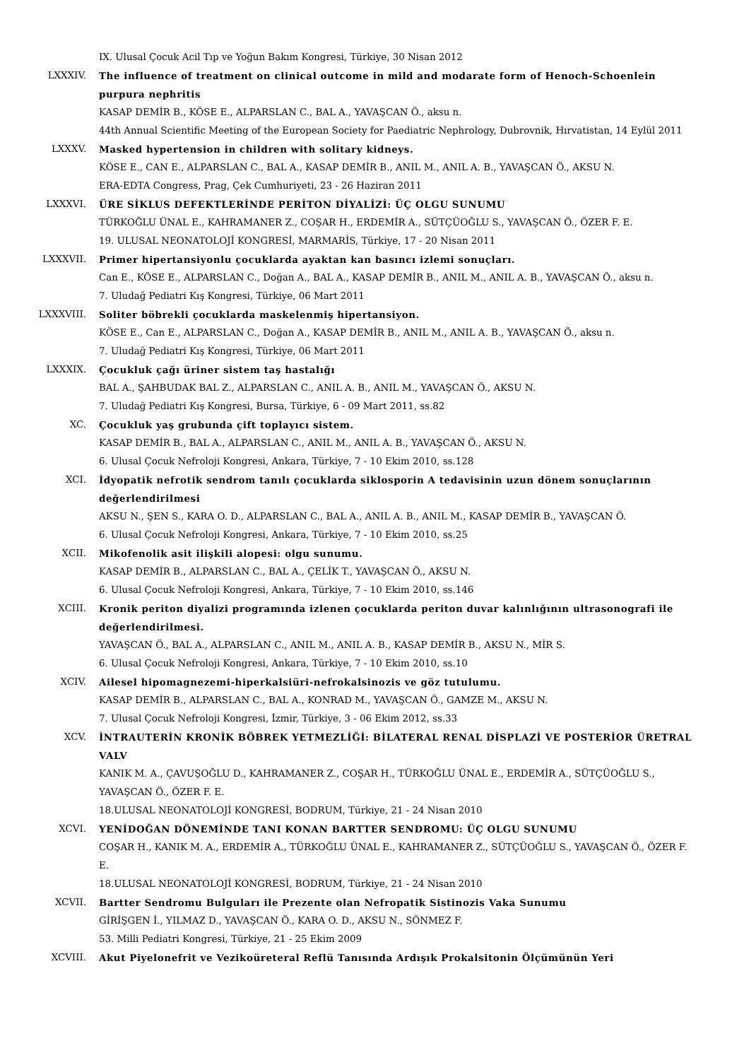IX. Ulusal Çocuk Acil Tıp ve Yoğun Bakım Kongresi, Türkiye, 30 Nisan 2012
LXXXIV. The influence of treatment on clinical outcome in mild and modarate form of Henoch-Schoenlein purpura nephritis
KASAP DEMİR B., KÖSE E., ALPARSLAN C., BAL A., YAVAŞCAN Ö., aksu n.
44th Annual Scientific Meeting of the European Society for Paediatric Nephrology, Dubrovnik, Hırvatistan, 14 Eylül 2011
LXXXV. Masked hypertension in children with solitary kidneys.
KÖSE E., CAN E., ALPARSLAN C., BAL A., KASAP DEMİR B., ANIL M., ANIL A. B., YAVAŞCAN Ö., AKSU N.
ERA-EDTA Congress, Prag, Çek Cumhuriyeti, 23 - 26 Haziran 2011
LXXXVI. ÜRE SİKLUS DEFEKTLERİNDE PERİTON DİYALİZİ: ÜÇ OLGU SUNUMU
TÜRKOĞLU ÜNAL E., KAHRAMANER Z., COŞAR H., ERDEMİR A., SÜTÇÜOĞLU S., YAVAŞCAN Ö., ÖZER F. E.
19. ULUSAL NEONATOLOJİ KONGRESİ, MARMARİS, Türkiye, 17 - 20 Nisan 2011
LXXXVII. Primer hipertansiyonlu çocuklarda ayaktan kan basıncı izlemi sonuçları.
Can E., KÖSE E., ALPARSLAN C., Doğan A., BAL A., KASAP DEMİR B., ANIL M., ANIL A. B., YAVAŞCAN Ö., aksu n.
7. Uludağ Pediatri Kış Kongresi, Türkiye, 06 Mart 2011
LXXXVIII.
Soliter böbrekli çocuklarda maskelenmiş hipertansiyon.
KÖSE E., Can E., ALPARSLAN C., Doğan A., KASAP DEMİR B., ANIL M., ANIL A. B., YAVAŞCAN Ö., aksu n.
7. Uludağ Pediatri Kış Kongresi, Türkiye, 06 Mart 2011
LXXXIX. Çocukluk çağı üriner sistem taş hastalığı
BAL A., ŞAHBUDAK BAL Z., ALPARSLAN C., ANIL A. B., ANIL M., YAVAŞCAN Ö., AKSU N.
7. Uludağ Pediatri Kış Kongresi, Bursa, Türkiye, 6 - 09 Mart 2011, ss.82
XC. Çocukluk yaş grubunda çift toplayıcı sistem.
KASAP DEMİR B., BAL A., ALPARSLAN C., ANIL M., ANIL A. B., YAVAŞCAN Ö., AKSU N.
6. Ulusal Çocuk Nefroloji Kongresi, Ankara, Türkiye, 7 - 10 Ekim 2010, ss.128
XCI. İdyopatik nefrotik sendrom tanılı çocuklarda siklosporin A tedavisinin uzun dönem sonuçlarının değerlendirilmesi
AKSU N., ŞEN S., KARA O. D., ALPARSLAN C., BAL A., ANIL A. B., ANIL M., KASAP DEMİR B., YAVAŞCAN Ö.
6. Ulusal Çocuk Nefroloji Kongresi, Ankara, Türkiye, 7 - 10 Ekim 2010, ss.25
XCII. Mikofenolik asit ilişkili alopesi: olgu sunumu.
KASAP DEMİR B., ALPARSLAN C., BAL A., ÇELİK T., YAVAŞCAN Ö., AKSU N.
6. Ulusal Çocuk Nefroloji Kongresi, Ankara, Türkiye, 7 - 10 Ekim 2010, ss.146
XCIII. Kronik periton diyalizi programında izlenen çocuklarda periton duvar kalınlığının ultrasonografi ile değerlendirilmesi.
YAVAŞCAN Ö., BAL A., ALPARSLAN C., ANIL M., ANIL A. B., KASAP DEMİR B., AKSU N., MİR S.
6. Ulusal Çocuk Nefroloji Kongresi, Ankara, Türkiye, 7 - 10 Ekim 2010, ss.10
XCIV. Ailesel hipomagnezemi-hiperkalsiüri-nefrokalsinozis ve göz tutulumu.
KASAP DEMİR B., ALPARSLAN C., BAL A., KONRAD M., YAVAŞCAN Ö., GAMZE M., AKSU N.
7. Ulusal Çocuk Nefroloji Kongresi, İzmir, Türkiye, 3 - 06 Ekim 2012, ss.33
XCV. İNTRAUTERİN KRONİK BÖBREK YETMEZLİĞİ: BİLATERAL RENAL DİSPLAZİ VE POSTERİOR ÜRETRAL VALV
KANIK M. A., ÇAVUŞOĞLU D., KAHRAMANER Z., COŞAR H., TÜRKOĞLU ÜNAL E., ERDEMİR A., SÜTÇÜOĞLU S., YAVAŞCAN Ö., ÖZER F. E.
18.ULUSAL NEONATOLOJİ KONGRESİ, BODRUM, Türkiye, 21 - 24 Nisan 2010
XCVI. YENİDOĞAN DÖNEMİNDE TANI KONAN BARTTER SENDROMU: ÜÇ OLGU SUNUMU
COŞAR H., KANIK M. A., ERDEMİR A., TÜRKOĞLU ÜNAL E., KAHRAMANER Z., SÜTÇÜOĞLU S., YAVAŞCAN Ö., ÖZER F. E.
18.ULUSAL NEONATOLOJİ KONGRESİ, BODRUM, Türkiye, 21 - 24 Nisan 2010
XCVII. Bartter Sendromu Bulguları ile Prezente olan Nefropatik Sistinozis Vaka Sunumu
GİRİŞGEN İ., YILMAZ D., YAVAŞCAN Ö., KARA O. D., AKSU N., SÖNMEZ F.
53. Milli Pediatri Kongresi, Türkiye, 21 - 25 Ekim 2009
XCVIII. Akut Piyelonefrit ve Vezikoüreteral Reflü Tanısında Ardışık Prokalsitonin Ölçümünün Yeri